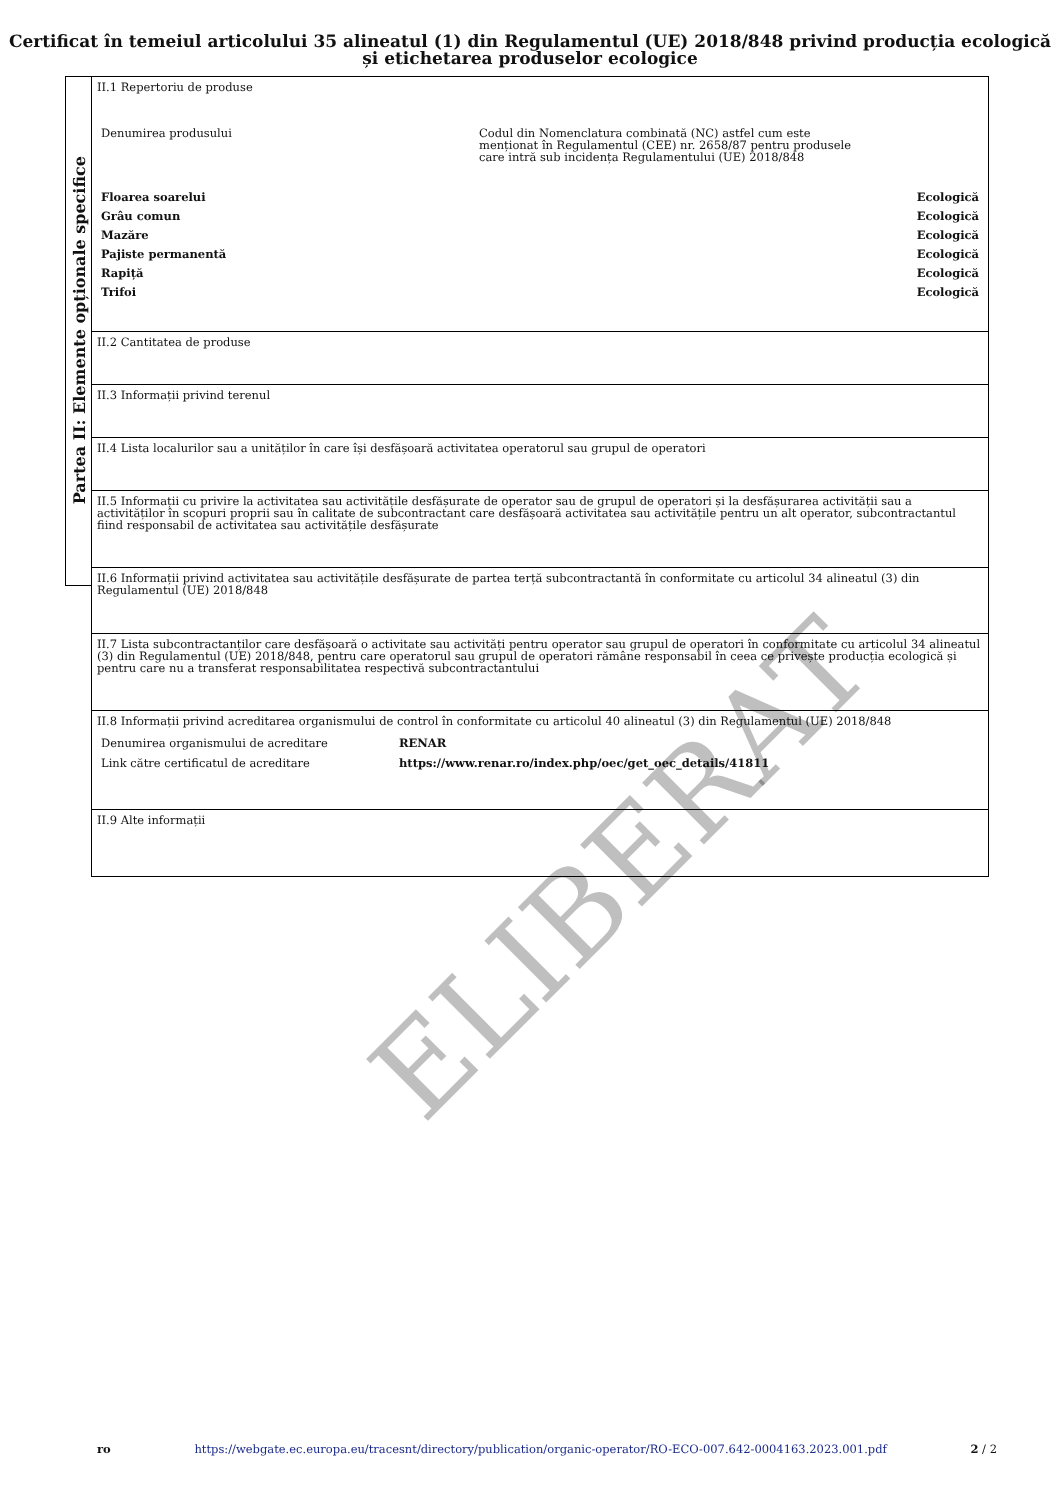Certificat în temeiul articolului 35 alineatul (1) din Regulamentul (UE) 2018/848 privind producția ecologică și etichetarea produselor ecologice
Partea II: Elemente opționale specifice
II.1 Repertoriu de produse
| Denumirea produsului | Codul din Nomenclatura combinată (NC) astfel cum este menționat în Regulamentul (CEE) nr. 2658/87 pentru produsele care intră sub incidența Regulamentului (UE) 2018/848 | |
| Floarea soarelui | | Ecologică |
| Grâu comun | | Ecologică |
| Mazăre | | Ecologică |
| Pajiste permanentă | | Ecologică |
| Rapiță | | Ecologică |
| Trifoi | | Ecologică |
II.2 Cantitatea de produse
II.3 Informații privind terenul
II.4 Lista localurilor sau a unităților în care își desfășoară activitatea operatorul sau grupul de operatori
II.5 Informații cu privire la activitatea sau activitățile desfășurate de operator sau de grupul de operatori și la desfășurarea activității sau a activităților în scopuri proprii sau în calitate de subcontractant care desfășoară activitatea sau activitățile pentru un alt operator, subcontractantul fiind responsabil de activitatea sau activitățile desfășurate
II.6 Informații privind activitatea sau activitățile desfășurate de partea terță subcontractantă în conformitate cu articolul 34 alineatul (3) din Regulamentul (UE) 2018/848
II.7 Lista subcontractanților care desfășoară o activitate sau activități pentru operator sau grupul de operatori în conformitate cu articolul 34 alineatul (3) din Regulamentul (UE) 2018/848, pentru care operatorul sau grupul de operatori rămâne responsabil în ceea ce privește producția ecologică și pentru care nu a transferat responsabilitatea respectivă subcontractantului
II.8 Informații privind acreditarea organismului de control în conformitate cu articolul 40 alineatul (3) din Regulamentul (UE) 2018/848
| Denumirea organismului de acreditare | RENAR |
| Link către certificatul de acreditare | https://www.renar.ro/index.php/oec/get_oec_details/41811 |
II.9 Alte informații
ELIBERAT
ro https://webgate.ec.europa.eu/tracesnt/directory/publication/organic-operator/RO-ECO-007.642-0004163.2023.001.pdf 2 / 2